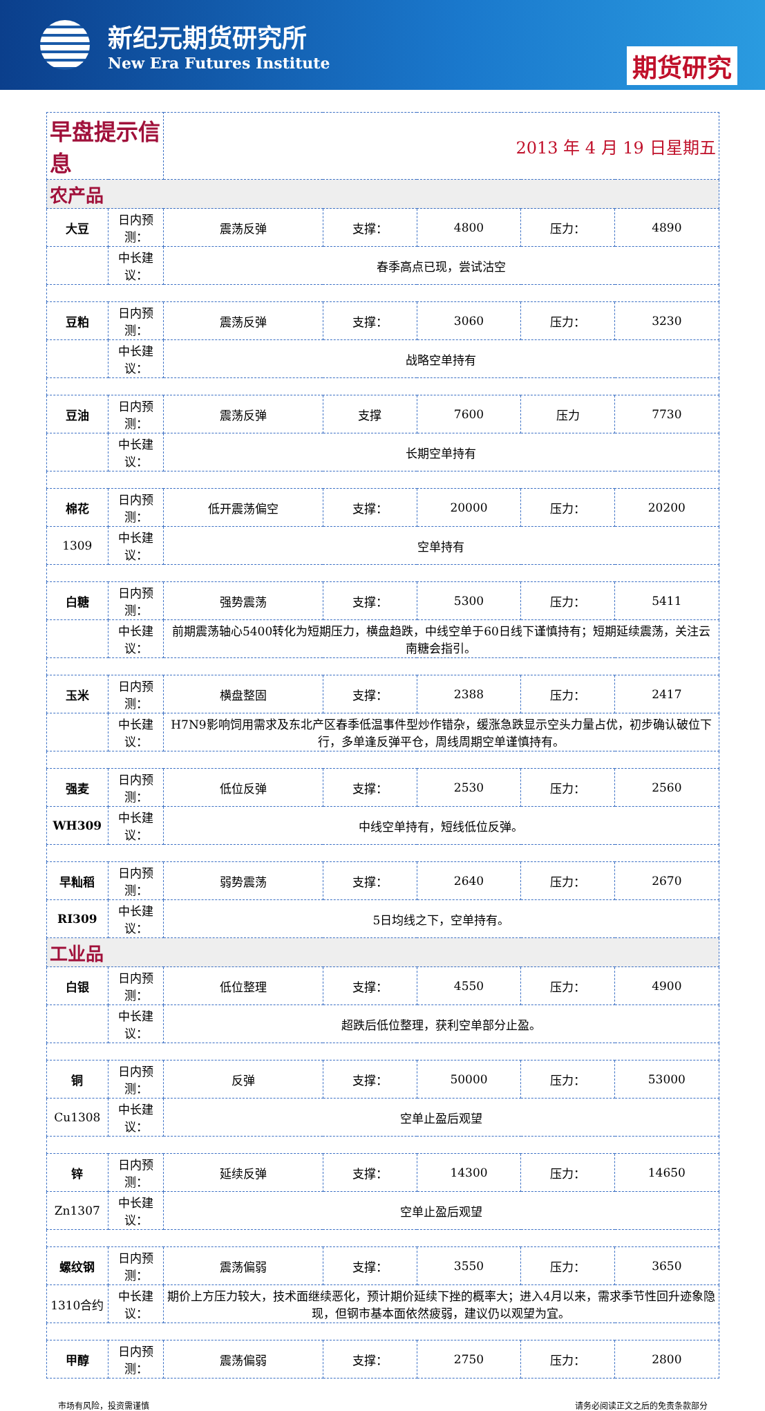新纪元期货研究所
New Era Futures Institute
期货研究
| 早盘提示信息 | | 2013 年 4 月 19 日星期五 | | | | |
| 农产品 | | | | | | |
| 大豆 | 日内预测： | 震荡反弹 | 支撑： | 4800 | 压力： | 4890 |
| | 中长建议： | 春季高点已现，尝试沽空 | | | | |
| 豆粕 | 日内预测： | 震荡反弹 | 支撑： | 3060 | 压力： | 3230 |
| | 中长建议： | 战略空单持有 | | | | |
| 豆油 | 日内预测： | 震荡反弹 | 支撑 | 7600 | 压力 | 7730 |
| | 中长建议： | 长期空单持有 | | | | |
| 棉花 | 日内预测： | 低开震荡偏空 | 支撑： | 20000 | 压力： | 20200 |
| 1309 | 中长建议： | 空单持有 | | | | |
| 白糖 | 日内预测： | 强势震荡 | 支撑： | 5300 | 压力： | 5411 |
| | 中长建议： | 前期震荡轴心5400转化为短期压力，横盘趋跌，中线空单于60日线下谨慎持有；短期延续震荡，关注云南糖会指引。 | | | | |
| 玉米 | 日内预测： | 横盘整固 | 支撑： | 2388 | 压力： | 2417 |
| | 中长建议： | H7N9影响饲用需求及东北产区春季低温事件型炒作错杂，缓涨急跌显示空头力量占优，初步确认破位下行，多单逢反弹平仓，周线周期空单谨慎持有。 | | | | |
| 强麦 | 日内预测： | 低位反弹 | 支撑： | 2530 | 压力： | 2560 |
| WH309 | 中长建议： | 中线空单持有，短线低位反弹。 | | | | |
| 早籼稻 | 日内预测： | 弱势震荡 | 支撑： | 2640 | 压力： | 2670 |
| RI309 | 中长建议： | 5日均线之下，空单持有。 | | | | |
| 工业品 | | | | | | |
| 白银 | 日内预测： | 低位整理 | 支撑： | 4550 | 压力： | 4900 |
| | 中长建议： | 超跌后低位整理，获利空单部分止盈。 | | | | |
| 铜 | 日内预测： | 反弹 | 支撑： | 50000 | 压力： | 53000 |
| Cu1308 | 中长建议： | 空单止盈后观望 | | | | |
| 锌 | 日内预测： | 延续反弹 | 支撑： | 14300 | 压力： | 14650 |
| Zn1307 | 中长建议： | 空单止盈后观望 | | | | |
| 螺纹钢 | 日内预测： | 震荡偏弱 | 支撑： | 3550 | 压力： | 3650 |
| 1310合约 | 中长建议： | 期价上方压力较大，技术面继续恶化，预计期价延续下挫的概率大；进入4月以来，需求季节性回升迹象隐现，但钢市基本面依然疲弱，建议仍以观望为宜。 | | | | |
| 甲醇 | 日内预测： | 震荡偏弱 | 支撑： | 2750 | 压力： | 2800 |
市场有风险，投资需谨慎 请务必阅读正文之后的免责条款部分